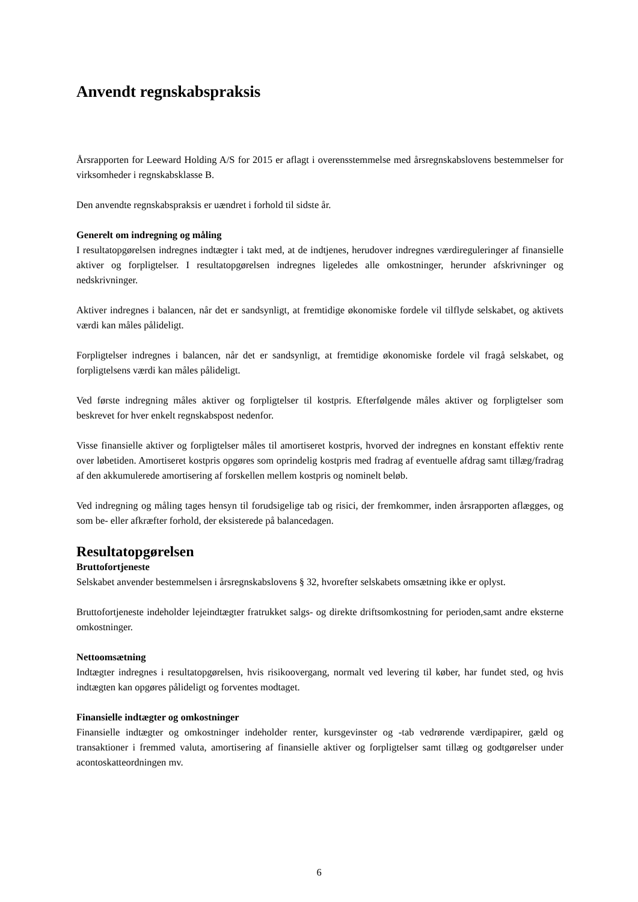Anvendt regnskabspraksis
Årsrapporten for Leeward Holding A/S for 2015 er aflagt i overensstemmelse med årsregnskabslovens bestemmelser for virksomheder i regnskabsklasse B.
Den anvendte regnskabspraksis er uændret i forhold til sidste år.
Generelt om indregning og måling
I resultatopgørelsen indregnes indtægter i takt med, at de indtjenes, herudover indregnes værdireguleringer af finansielle aktiver og forpligtelser. I resultatopgørelsen indregnes ligeledes alle omkostninger, herunder afskrivninger og nedskrivninger.
Aktiver indregnes i balancen, når det er sandsynligt, at fremtidige økonomiske fordele vil tilflyde selskabet, og aktivets værdi kan måles pålideligt.
Forpligtelser indregnes i balancen, når det er sandsynligt, at fremtidige økonomiske fordele vil fragå selskabet, og forpligtelsens værdi kan måles pålideligt.
Ved første indregning måles aktiver og forpligtelser til kostpris. Efterfølgende måles aktiver og forpligtelser som beskrevet for hver enkelt regnskabspost nedenfor.
Visse finansielle aktiver og forpligtelser måles til amortiseret kostpris, hvorved der indregnes en konstant effektiv rente over løbetiden. Amortiseret kostpris opgøres som oprindelig kostpris med fradrag af eventuelle afdrag samt tillæg/fradrag af den akkumulerede amortisering af forskellen mellem kostpris og nominelt beløb.
Ved indregning og måling tages hensyn til forudsigelige tab og risici, der fremkommer, inden årsrapporten aflægges, og som be- eller afkræfter forhold, der eksisterede på balancedagen.
Resultatopgørelsen
Bruttofortjeneste
Selskabet anvender bestemmelsen i årsregnskabslovens § 32, hvorefter selskabets omsætning ikke er oplyst.
Bruttofortjeneste indeholder lejeindtægter fratrukket salgs- og direkte driftsomkostning for perioden,samt andre eksterne omkostninger.
Nettoomsætning
Indtægter indregnes i resultatopgørelsen, hvis risikoovergang, normalt ved levering til køber, har fundet sted, og hvis indtægten kan opgøres pålideligt og forventes modtaget.
Finansielle indtægter og omkostninger
Finansielle indtægter og omkostninger indeholder renter, kursgevinster og -tab vedrørende værdipapirer, gæld og transaktioner i fremmed valuta, amortisering af finansielle aktiver og forpligtelser samt tillæg og godtgørelser under acontoskatteordningen mv.
6